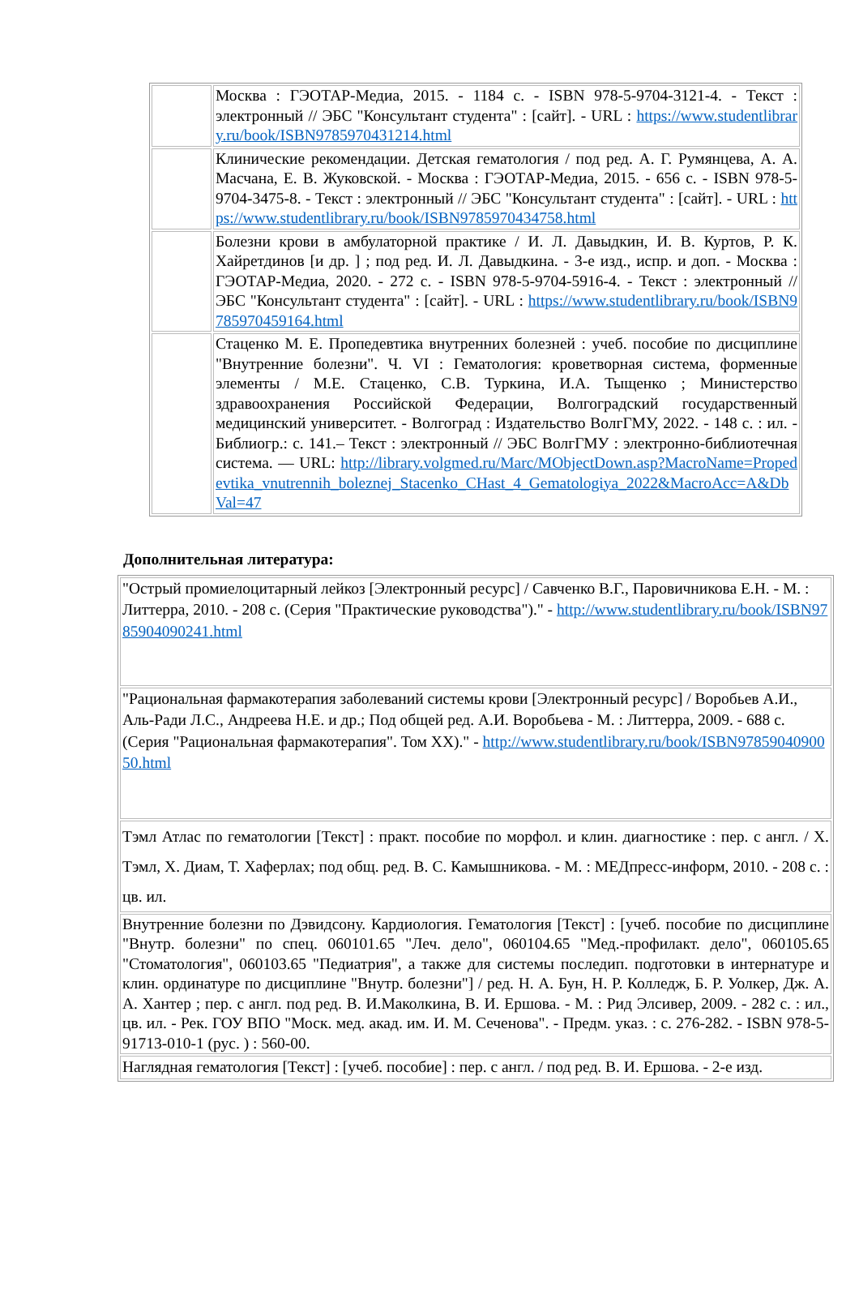| | Москва : ГЭОТАР-Медиа, 2015. - 1184 с. - ISBN 978-5-9704-3121-4. - Текст : электронный // ЭБС "Консультант студента" : [сайт]. - URL : https://www.studentlibrary.ru/book/ISBN9785970431214.html |
| | Клинические рекомендации. Детская гематология / под ред. А. Г. Румянцева, А. А. Масчана, Е. В. Жуковской. - Москва : ГЭОТАР-Медиа, 2015. - 656 с. - ISBN 978-5-9704-3475-8. - Текст : электронный // ЭБС "Консультант студента" : [сайт]. - URL : https://www.studentlibrary.ru/book/ISBN9785970434758.html |
| | Болезни крови в амбулаторной практике / И. Л. Давыдкин, И. В. Куртов, Р. К. Хайретдинов [и др. ] ; под ред. И. Л. Давыдкина. - 3-е изд., испр. и доп. - Москва : ГЭОТАР-Медиа, 2020. - 272 с. - ISBN 978-5-9704-5916-4. - Текст : электронный // ЭБС "Консультант студента" : [сайт]. - URL : https://www.studentlibrary.ru/book/ISBN9785970459164.html |
| | Стаценко М. Е. Пропедевтика внутренних болезней : учеб. пособие по дисциплине "Внутренние болезни". Ч. VI : Гематология: кроветворная система, форменные элементы / М.Е. Стаценко, С.В. Туркина, И.А. Тыщенко ; Министерство здравоохранения Российской Федерации, Волгоградский государственный медицинский университет. - Волгоград : Издательство ВолгГМУ, 2022. - 148 с. : ил. - Библиогр.: с. 141.– Текст : электронный // ЭБС ВолгГМУ : электронно-библиотечная система. — URL: http://library.volgmed.ru/Marc/MObjectDown.asp?MacroName=Propedevtika_vnutrennih_boleznej_Stacenko_CHast_4_Gematologiya_2022&MacroAcc=A&DbVal=47 |
Дополнительная литература:
| "Острый промиелоцитарный лейкоз [Электронный ресурс] / Савченко В.Г., Паровичникова Е.Н. - М. : Литтерра, 2010. - 208 с. (Серия "Практические руководства")." - http://www.studentlibrary.ru/book/ISBN9785904090241.html |
| "Рациональная фармакотерапия заболеваний системы крови [Электронный ресурс] / Воробьев А.И., Аль-Ради Л.С., Андреева Н.Е. и др.; Под общей ред. А.И. Воробьева - М. : Литтерра, 2009. - 688 с. (Серия "Рациональная фармакотерапия". Том XX)." - http://www.studentlibrary.ru/book/ISBN9785904090050.html |
| Тэмл Атлас по гематологии [Текст] : практ. пособие по морфол. и клин. диагностике : пер. с англ. / Х. Тэмл, Х. Диам, Т. Хаферлах; под общ. ред. В. С. Камышникова. - М. : МЕДпресс-информ, 2010. - 208 с. : цв. ил. |
| Внутренние болезни по Дэвидсону. Кардиология. Гематология [Текст] : [учеб. пособие по дисциплине "Внутр. болезни" по спец. 060101.65 "Леч. дело", 060104.65 "Мед.-профилакт. дело", 060105.65 "Стоматология", 060103.65 "Педиатрия", а также для системы последип. подготовки в интернатуре и клин. ординатуре по дисциплине "Внутр. болезни"] / ред. Н. А. Бун, Н. Р. Колледж, Б. Р. Уолкер, Дж. А. А. Хантер ; пер. с англ. под ред. В. И.Маколкина, В. И. Ершова. - М. : Рид Элсивер, 2009. - 282 с. : ил., цв. ил. - Рек. ГОУ ВПО "Моск. мед. акад. им. И. М. Сеченова". - Предм. указ. : с. 276-282. - ISBN 978-5-91713-010-1 (рус. ) : 560-00. |
| Наглядная гематология [Текст] : [учеб. пособие] : пер. с англ. / под ред. В. И. Ершова. - 2-е изд. |